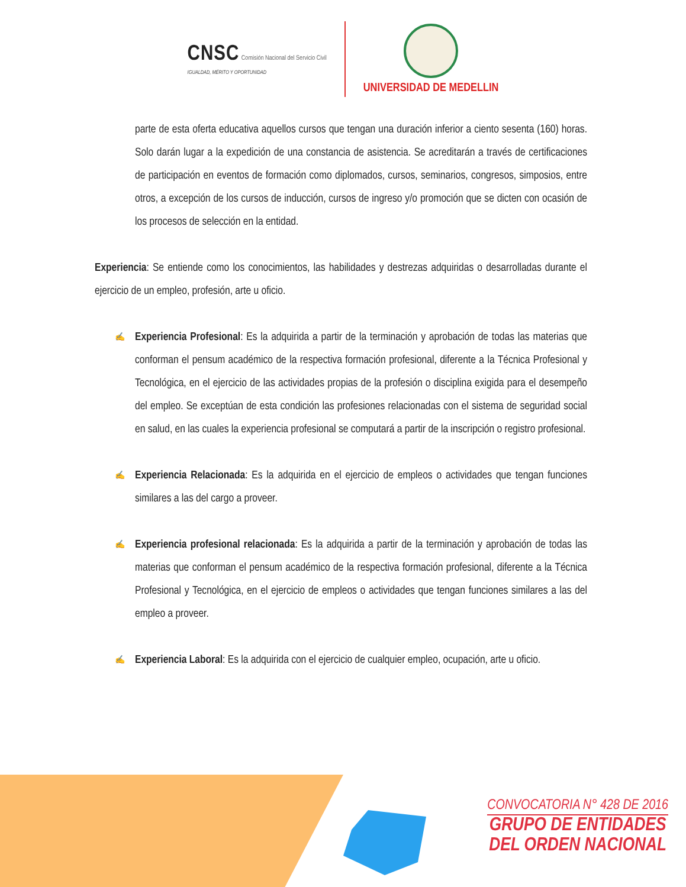CNSC Comisión Nacional del Servicio Civil
IGUALDAD, MÉRITO Y OPORTUNIDAD
UNIVERSIDAD DE MEDELLIN
parte de esta oferta educativa aquellos cursos que tengan una duración inferior a ciento sesenta (160) horas. Solo darán lugar a la expedición de una constancia de asistencia. Se acreditarán a través de certificaciones de participación en eventos de formación como diplomados, cursos, seminarios, congresos, simposios, entre otros, a excepción de los cursos de inducción, cursos de ingreso y/o promoción que se dicten con ocasión de los procesos de selección en la entidad.
Experiencia: Se entiende como los conocimientos, las habilidades y destrezas adquiridas o desarrolladas durante el ejercicio de un empleo, profesión, arte u oficio.
✍
Experiencia Profesional: Es la adquirida a partir de la terminación y aprobación de todas las materias que conforman el pensum académico de la respectiva formación profesional, diferente a la Técnica Profesional y Tecnológica, en el ejercicio de las actividades propias de la profesión o disciplina exigida para el desempeño del empleo. Se exceptúan de esta condición las profesiones relacionadas con el sistema de seguridad social en salud, en las cuales la experiencia profesional se computará a partir de la inscripción o registro profesional.
✍
Experiencia Relacionada: Es la adquirida en el ejercicio de empleos o actividades que tengan funciones similares a las del cargo a proveer.
✍
Experiencia profesional relacionada: Es la adquirida a partir de la terminación y aprobación de todas las materias que conforman el pensum académico de la respectiva formación profesional, diferente a la Técnica Profesional y Tecnológica, en el ejercicio de empleos o actividades que tengan funciones similares a las del empleo a proveer.
✍
Experiencia Laboral: Es la adquirida con el ejercicio de cualquier empleo, ocupación, arte u oficio.
CONVOCATORIA N° 428 DE 2016
GRUPO DE ENTIDADES
DEL ORDEN NACIONAL